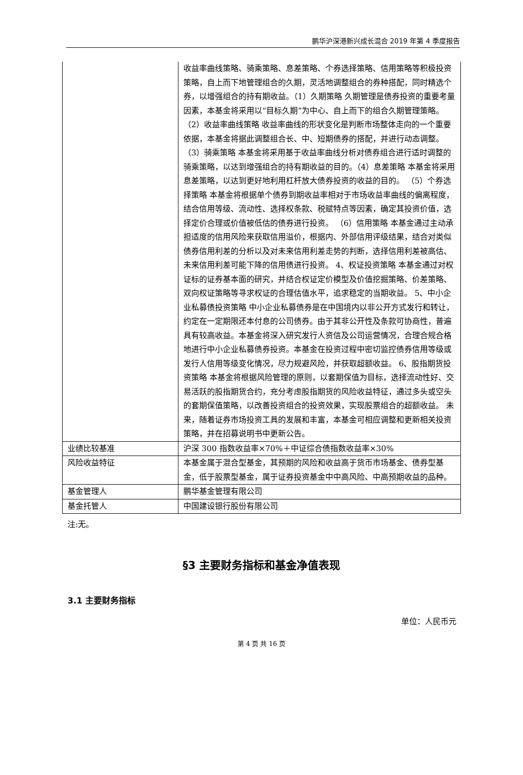鹏华沪深港新兴成长混合 2019 年第 4 季度报告
| | 收益率曲线策略、骑乘策略、息差策略、个券选择策略、信用策略等积极投资策略，自上而下地管理组合的久期，灵活地调整组合的券种搭配，同时精选个券，以增强组合的持有期收益。（1）久期策略 久期管理是债券投资的重要考量因素，本基金将采用以“目标久期”为中心、自上而下的组合久期管理策略。 （2）收益率曲线策略 收益率曲线的形状变化是判断市场整体走向的一个重要依据，本基金将据此调整组合长、中、短期债券的搭配，并进行动态调整。 （3）骑乘策略 本基金将采用基于收益率曲线分析对债券组合进行适时调整的骑乘策略，以达到增强组合的持有期收益的目的。（4）息差策略 本基金将采用息差策略，以达到更好地利用杠杆放大债券投资的收益的目的。 （5）个券选择策略 本基金将根据单个债券到期收益率相对于市场收益率曲线的偏离程度，结合信用等级、流动性、选择权条款、税赋特点等因素，确定其投资价值，选择定价合理或价值被低估的债券进行投资。 （6）信用策略 本基金通过主动承担适度的信用风险来获取信用溢价，根据内、外部信用评级结果，结合对类似债券信用利差的分析以及对未来信用利差走势的判断，选择信用利差被高估、未来信用利差可能下降的信用债进行投资。 4、权证投资策略 本基金通过对权证标的证券基本面的研究，并结合权证定价模型及价值挖掘策略、价差策略、双向权证策略等寻求权证的合理估值水平，追求稳定的当期收益。 5、中小企业私募债投资策略 中小企业私募债券是在中国境内以非公开方式发行和转让，约定在一定期限还本付息的公司债券。由于其非公开性及条款可协商性，普遍具有较高收益。本基金将深入研究发行人资信及公司运营情况，合理合规合格地进行中小企业私募债券投资。本基金在投资过程中密切监控债券信用等级或发行人信用等级变化情况，尽力规避风险，并获取超额收益。 6、股指期货投资策略 本基金将根据风险管理的原则，以套期保值为目标，选择流动性好、交易活跃的股指期货合约，充分考虑股指期货的风险收益特征，通过多头或空头的套期保值策略，以改善投资组合的投资效果，实现股票组合的超额收益。 未来，随着证券市场投资工具的发展和丰富，本基金可相应调整和更新相关投资策略，并在招募说明书中更新公告。 |
| 业绩比较基准 | 沪深 300 指数收益率×70%＋中证综合债指数收益率×30% |
| 风险收益特征 | 本基金属于混合型基金，其预期的风险和收益高于货币市场基金、债券型基金，低于股票型基金，属于证券投资基金中中高风险、中高预期收益的品种。 |
| 基金管理人 | 鹏华基金管理有限公司 |
| 基金托管人 | 中国建设银行股份有限公司 |
注:无。
§3 主要财务指标和基金净值表现
3.1 主要财务指标
单位：人民币元
第 4 页 共 16 页